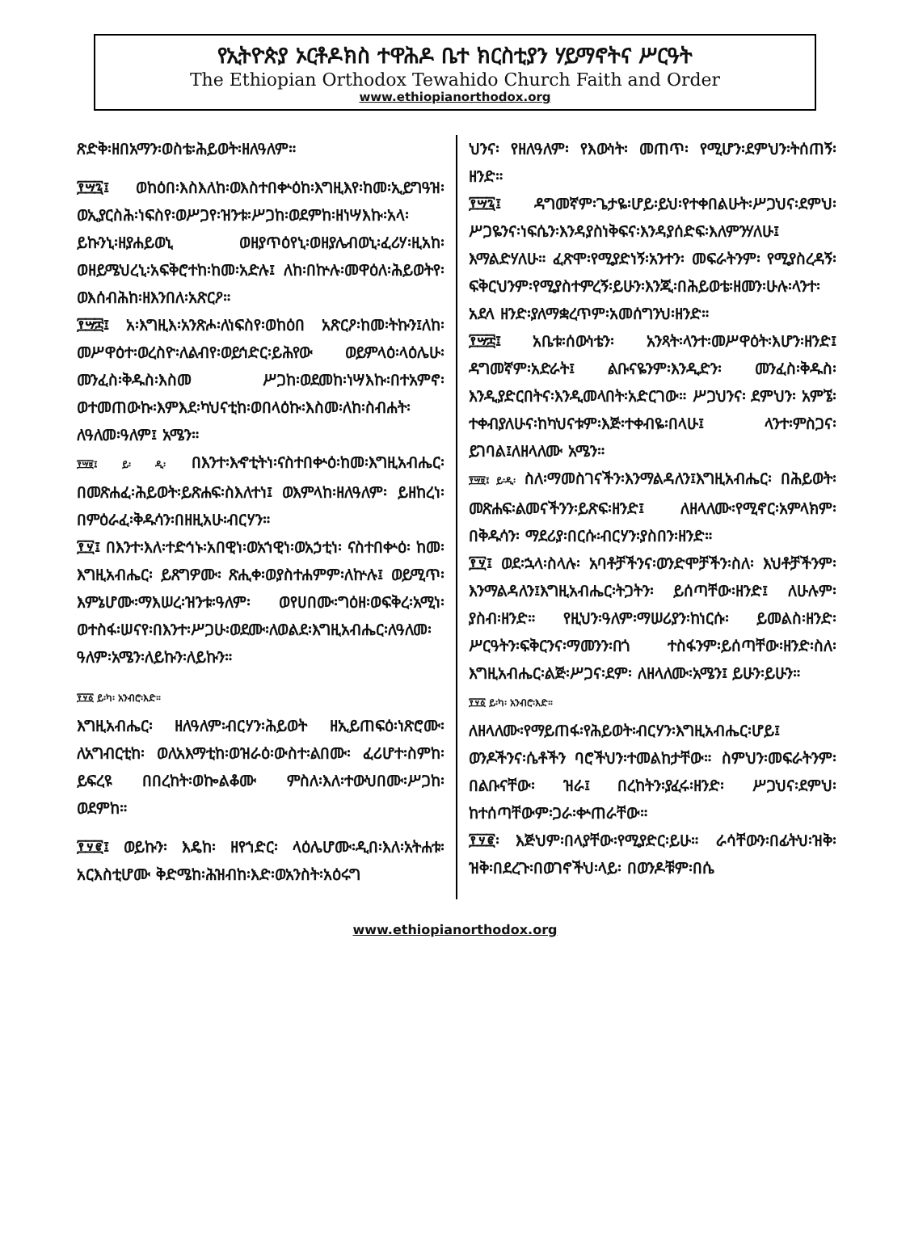የኢትዮጵያ ኦርቶዶክስ ተዋሕዶ ቤተ ክርስቲያን ሃይማኖትና ሥርዓት
The Ethiopian Orthodox Tewahido Church Faith and Order
www.ethiopianorthodox.org
ጽድቅ፡ዘበአማን፡ወስቴ፡ሕይወት፡ዘለዓለም።
፻፵፯፤ ወከዕበ፡እስእለከ፡ወእስተበቍዕከ፡እግዚእየ፡ከመ፡ኢይግዓዝ፡ወኢያርስሕ፡ነፍስየ፡ወሥጋየ፡ዝንቱ፡ሥጋከ፡ወደምከ፡ዘነሣእኩ፡አላ፡ይኩንኒ፡ዘያሐይወኒ ወዘያጥዕየኒ፡ወዘያሌብወኒ፡ፈሪሃ፡ዚአከ፡ወዘይሜህረኒ፡አፍቅሮተከ፡ከመ፡አድሉ፤ ለከ፡በኵሉ፡መዋዕለ፡ሕይወትየ፡ወእሰብሕከ፡ዘእንበለ፡አጽርዖ።
፻፵፰፤ አ፡እግዚእ፡አንጽሖ፡ለነፍስየ፡ወከዕበ አጽርዖ፡ከመ፡ትኩን፤ለከ፡መሥዋዕተ፡ወረስዮ፡ለልብየ፡ወይኅድር፡ይሕየው ወይምላዕ፡ላዕሌሁ፡መንፈስ፡ቅዱስ፡እስመ ሥጋከ፡ወደመከ፡ነሣእኩ፡በተአምኖ፡ወተመጠውኩ፡እምእደ፡ካህናቲከ፡ወበላዕኩ፡እስመ፡ለከ፡ስብሐት፡ለዓለመ፡ዓለም፤ አሜን።
፻፵፱፤ ይ፡ ዲ፡ በእንተ፡እኆቲትነ፡ናስተበቍዕ፡ከመ፡እግዚአብሔር፡ በመጽሐፈ፡ሕይወት፡ይጽሐፍ፡ስእለተነ፤ ወእምላከ፡ዘለዓለም፡ ይዘከረነ፡ በምዕራፈ፡ቅዱሳን፡በዘዚአሁ፡ብርሃን።
፻፶፤ በእንተ፡እለ፡ተድኅኑ፡አበዊነ፡ወአኀዊነ፡ወአኃቲነ፡ ናስተበቍዕ፡ ከመ፡ እግዚአብሔር፡ ይጸግዎሙ፡ ጽሒቀ፡ወያስተሐምም፡ለኵሉ፤ ወይሚጥ፡እምኔሆሙ፡ማእሠረ፡ዝንቱ፡ዓለም፡ ወየሀበሙ፡ግዕዘ፡ወፍቅረ፡አሚነ፡ወተስፋ፡ሠናየ፡በእንተ፡ሥጋሁ፡ወደሙ፡ለወልደ፡እግዚአብሔር፡ለዓለመ፡ዓለም፡አሜን፡ለይኩን፡ለይኩን።
፻፶፩ ይ፡ካ፡ አንብሮ፡እድ።
እግዚአብሔር፡ ዘለዓለም፡ብርሃን፡ሕይወት ዘኢይጠፍዕ፡ነጽሮሙ፡ለአግብርቲከ፡ ወለአእማቲከ፡ወዝራዕ፡ውስተ፡ልበሙ፡ ፈሪሆተ፡ስምከ፡ይፍረዩ በበረከት፡ወኰልቆሙ ምስለ፡እለ፡ተውህበሙ፡ሥጋከ፡ወደምከ።
፻፶፪፤ ወይኩን፡ እዴከ፡ ዘየኀድር፡ ላዕሌሆሙ፡ዲበ፡እለ፡አትሐቱ፡ አርእስቲሆሙ ቅድሜከ፡ሕዝብከ፡እድ፡ወአንስት፡አዕሩግ
ህንና፡ የዘለዓለም፡ የእውነት፡ መጠጥ፡ የሚሆን፡ደምህን፡ትሰጠኝ፡ዘንድ።
፻፵፯፤ ዳግመኛም፡ጌታዬ፡ሆይ፡ይህ፡የተቀበልሁት፡ሥጋህና፡ደምህ፡ ሥጋዬንና፡ነፍሴን፡እንዳያስነቅፍና፡እንዳያሰድፍ፡እለምንሃለሁ፤ እማልድሃለሁ። ፈጽሞ፡የሚያድነኝ፡አንተን፡ መፍራትንም፡ የሚያስረዳኝ፡ፍቅርህንም፡የሚያስተምረኝ፡ይሁን፡እንጂ፡በሕይወቴ፡ዘመን፡ሁሉ፡ላንተ፡አደላ ዘንድ፡ያለማቋረጥም፡አመሰግንህ፡ዘንድ።
፻፵፰፤ አቤቱ፡ሰውነቴን፡ አንጻት፡ላንተ፡መሥዋዕት፡እሆን፡ዘንድ፤ ዳግመኛም፡አድራት፤ ልቡናዬንም፡እንዲድን፡ መንፈስ፡ቅዱስ፡እንዲያድርበትና፡እንዲመላበት፡አድርገው። ሥጋህንና፡ ደምህን፡ አምኜ፡ተቀብያለሁና፡ከካህናቱም፡እጅ፡ተቀብዬ፡በላሁ፤ ላንተ፡ምስጋና፡ይገባል፤ለዘላለሙ አሜን።
፻፵፱፤ ይ፡ዲ፡ ስለ፡ማመስገናችን፡እንማልዳለን፤እግዚአብሔር፡ በሕይወት፡መጽሐፍ፡ልመናችንን፡ይጽፍ፡ዘንድ፤ ለዘላለሙ፡የሚኖር፡አምላክም፡በቅዱሳን፡ ማደሪያ፡በርሱ፡ብርሃን፡ያስበን፡ዘንድ።
፻፶፤ ወደ፡ኋላ፡ስላሉ፡ አባቶቻችንና፡ወንድሞቻችን፡ስለ፡ እህቶቻችንም፡እንማልዳለን፤እግዚአብሔር፡ትጋትን፡ ይሰጣቸው፡ዘንድ፤ ለሁሉም፡ያስብ፡ዘንድ። የዚህን፡ዓለም፡ማሠሪያን፡ከነርሱ፡ ይመልስ፡ዘንድ፡ሥርዓትን፡ፍቅርንና፡ማመንን፡በጎ ተስፋንም፡ይሰጣቸው፡ዘንድ፡ስለ፡እግዚአብሔር፡ልጅ፡ሥጋና፡ደም፡ ለዘላለሙ፡አሜን፤ ይሁን፡ይሁን።
፻፶፩ ይ፡ካ፡ አንብሮ፡እድ።
ለዘላለሙ፡የማይጠፋ፡የሕይወት፡ብርሃን፡እግዚአብሔር፡ሆይ፤ ወንዶችንና፡ሴቶችን ባሮችህን፡ተመልከታቸው። ስምህን፡መፍራትንም፡ በልቡናቸው፡ ዝራ፤ በረከትን፡ያፈሩ፡ዘንድ፡ ሥጋህና፡ደምህ፡ከተሰጣቸውም፡ጋራ፡ቍጠራቸው።
፻፶፪፡ እጅህም፡በላያቸው፡የሚያድር፡ይሁ። ራሳቸውን፡በፊትህ፡ዝቅ፡ዝቅ፡በደረጉ፡በወገኖችህ፡ላይ፡ በወንዶቹም፡በሴ
www.ethiopianorthodox.org